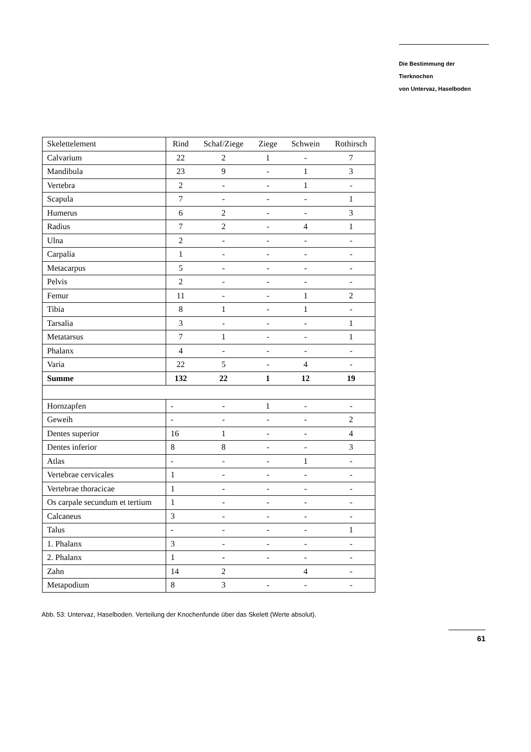Die Bestimmung der Tierknochen
von Untervaz, Haselboden
| Skelettelement | Rind | Schaf/Ziege | Ziege | Schwein | Rothirsch |
| --- | --- | --- | --- | --- | --- |
| Calvarium | 22 | 2 | 1 | - | 7 |
| Mandibula | 23 | 9 | - | 1 | 3 |
| Vertebra | 2 | - | - | 1 | - |
| Scapula | 7 | - | - | - | 1 |
| Humerus | 6 | 2 | - | - | 3 |
| Radius | 7 | 2 | - | 4 | 1 |
| Ulna | 2 | - | - | - | - |
| Carpalia | 1 | - | - | - | - |
| Metacarpus | 5 | - | - | - | - |
| Pelvis | 2 | - | - | - | - |
| Femur | 11 | - | - | 1 | 2 |
| Tibia | 8 | 1 | - | 1 | - |
| Tarsalia | 3 | - | - | - | 1 |
| Metatarsus | 7 | 1 | - | - | 1 |
| Phalanx | 4 | - | - | - | - |
| Varia | 22 | 5 | - | 4 | - |
| Summe | 132 | 22 | 1 | 12 | 19 |
| Hornzapfen | - | - | 1 | - | - |
| Geweih | - | - | - | - | 2 |
| Dentes superior | 16 | 1 | - | - | 4 |
| Dentes inferior | 8 | 8 | - | - | 3 |
| Atlas | - | - | - | 1 | - |
| Vertebrae cervicales | 1 | - | - | - | - |
| Vertebrae thoracicae | 1 | - | - | - | - |
| Os carpale secundum et tertium | 1 | - | - | - | - |
| Calcaneus | 3 | - | - | - | - |
| Talus | - | - | - | - | 1 |
| 1. Phalanx | 3 | - | - | - | - |
| 2. Phalanx | 1 | - | - | - | - |
| Zahn | 14 | 2 | | 4 | - |
| Metapodium | 8 | 3 | - | - | - |
Abb. 53: Untervaz, Haselboden. Verteilung der Knochenfunde über das Skelett (Werte absolut).
61